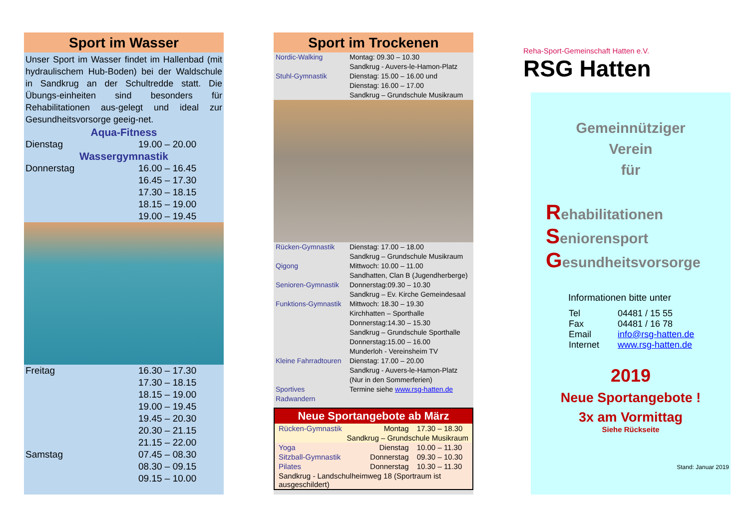Sport im Wasser
Unser Sport im Wasser findet im Hallenbad (mit hydraulischem Hub-Boden) bei der Waldschule in Sandkrug an der Schultredde statt. Die Übungs-einheiten sind besonders für Rehabilitationen aus-gelegt und ideal zur Gesundheitsvorsorge geeig-net.
Aqua-Fitness
| Dienstag | 19.00 – 20.00 |
Wassergymnastik
| Donnerstag | 16.00 – 16.45 |
| | 16.45 – 17.30 |
| | 17.30 – 18.15 |
| | 18.15 – 19.00 |
| | 19.00 – 19.45 |
| Freitag | 16.30 – 17.30 |
| | 17.30 – 18.15 |
| | 18.15 – 19.00 |
| | 19.00 – 19.45 |
| | 19.45 – 20.30 |
| | 20.30 – 21.15 |
| | 21.15 – 22.00 |
| Samstag | 07.45 – 08.30 |
| | 08.30 – 09.15 |
| | 09.15 – 10.00 |
Sport im Trockenen
| Nordic-Walking | Montag: 09.30 – 10.30 Sandkrug - Auvers-le-Hamon-Platz |
| Stuhl-Gymnastik | Dienstag: 15.00 – 16.00 und Dienstag: 16.00 – 17.00 Sandkrug – Grundschule Musikraum |
| Rücken-Gymnastik | Dienstag: 17.00 – 18.00 Sandkrug – Grundschule Musikraum |
| Qigong | Mittwoch: 10.00 – 11.00 Sandhatten, Clan B (Jugendherberge) |
| Senioren-Gymnastik | Donnerstag:09.30 – 10.30 Sandkrug – Ev. Kirche Gemeindesaal |
| Funktions-Gymnastik | Mittwoch: 18.30 – 19.30 Kirchhatten – Sporthalle Donnerstag:14.30 – 15.30 Sandkrug – Grundschule Sporthalle Donnerstag:15.00 – 16.00 Munderloh - Vereinsheim TV |
| Kleine Fahrradtouren | Dienstag: 17.00 – 20.00 Sandkrug - Auvers-le-Hamon-Platz (Nur in den Sommerferien) |
| Sportives Radwandern | Termine siehe www.rsg-hatten.de |
Neue Sportangebote ab März
| Rücken-Gymnastik | Montag | 17.30 – 18.30 |
| Sandkrug – Grundschule Musikraum | | |
| Yoga | Dienstag | 10.00 – 11.30 |
| Sitzball-Gymnastik | Donnerstag | 09.30 – 10.30 |
| Pilates | Donnerstag | 10.30 – 11.30 |
| Sandkrug - Landschulheimweg 18 (Sportraum ist ausgeschildert) | | |
Reha-Sport-Gemeinschaft Hatten e.V.
RSG Hatten
Gemeinnütziger
Verein
für
Rehabilitationen
Seniorensport
Gesundheitsvorsorge
Informationen bitte unter
| Tel | 04481 / 15 55 |
| Fax | 04481 / 16 78 |
| Email | info@rsg-hatten.de |
| Internet | www.rsg-hatten.de |
2019
Neue Sportangebote !
3x am Vormittag
Siehe Rückseite
Stand: Januar 2019